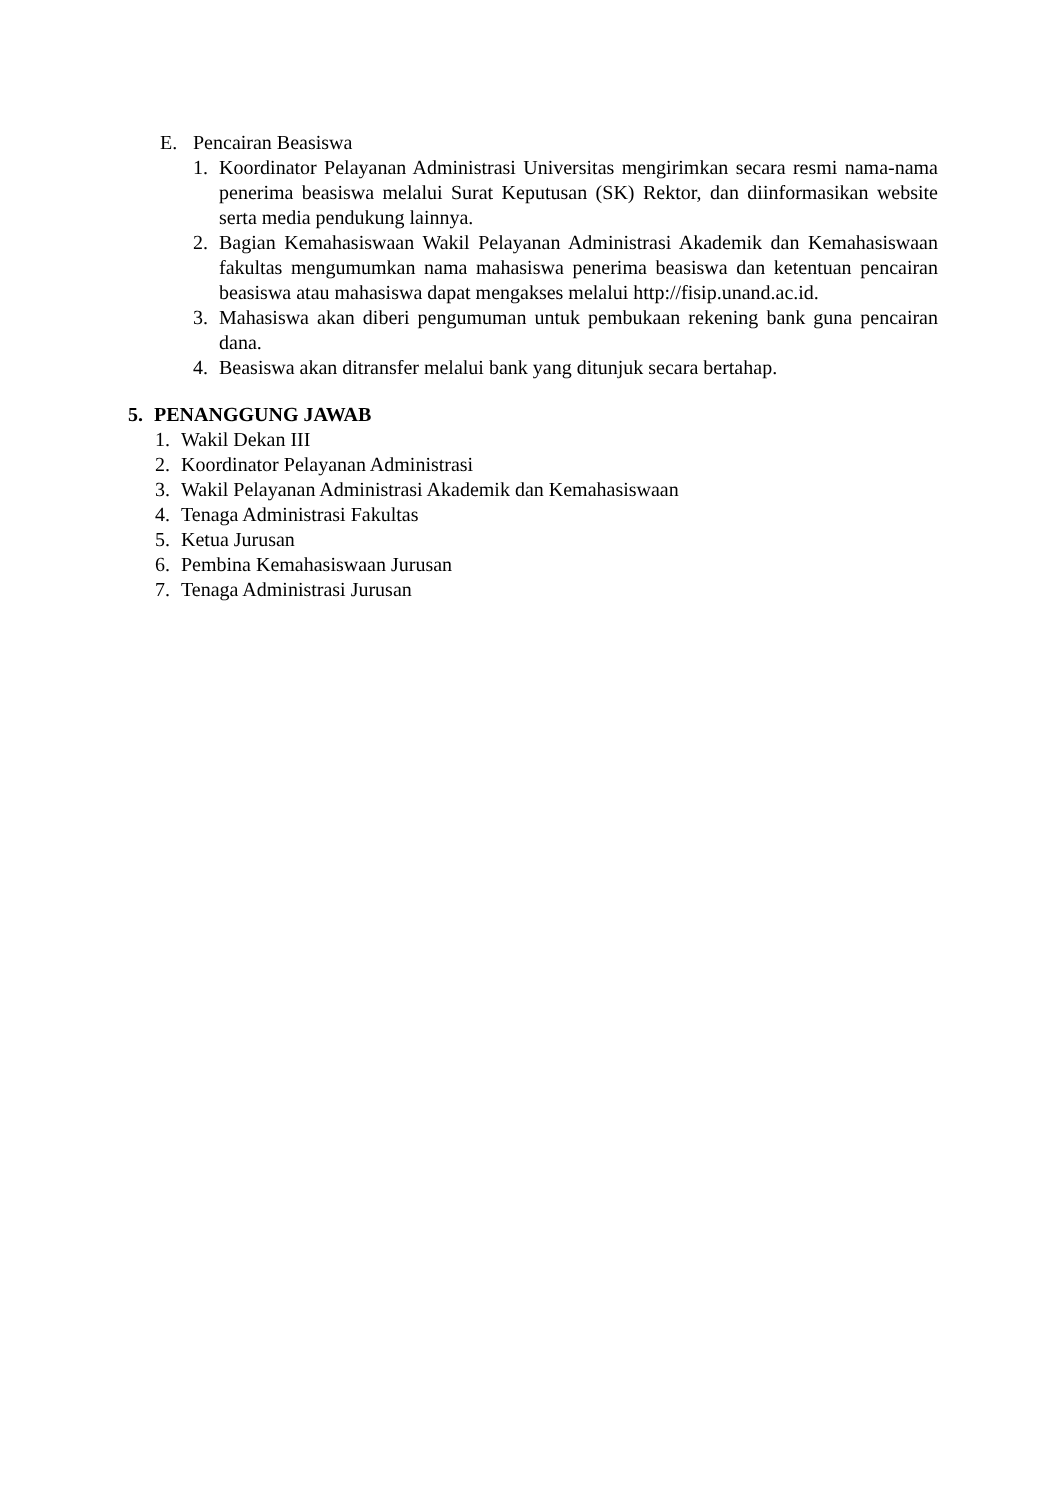E. Pencairan Beasiswa
1. Koordinator Pelayanan Administrasi Universitas mengirimkan secara resmi nama-nama penerima beasiswa melalui Surat Keputusan (SK) Rektor, dan diinformasikan website serta media pendukung lainnya.
2. Bagian Kemahasiswaan Wakil Pelayanan Administrasi Akademik dan Kemahasiswaan fakultas mengumumkan nama mahasiswa penerima beasiswa dan ketentuan pencairan beasiswa atau mahasiswa dapat mengakses melalui http://fisip.unand.ac.id.
3. Mahasiswa akan diberi pengumuman untuk pembukaan rekening bank guna pencairan dana.
4. Beasiswa akan ditransfer melalui bank yang ditunjuk secara bertahap.
5. PENANGGUNG JAWAB
1. Wakil Dekan III
2. Koordinator Pelayanan Administrasi
3. Wakil Pelayanan Administrasi Akademik dan Kemahasiswaan
4. Tenaga Administrasi Fakultas
5. Ketua Jurusan
6. Pembina Kemahasiswaan Jurusan
7. Tenaga Administrasi Jurusan